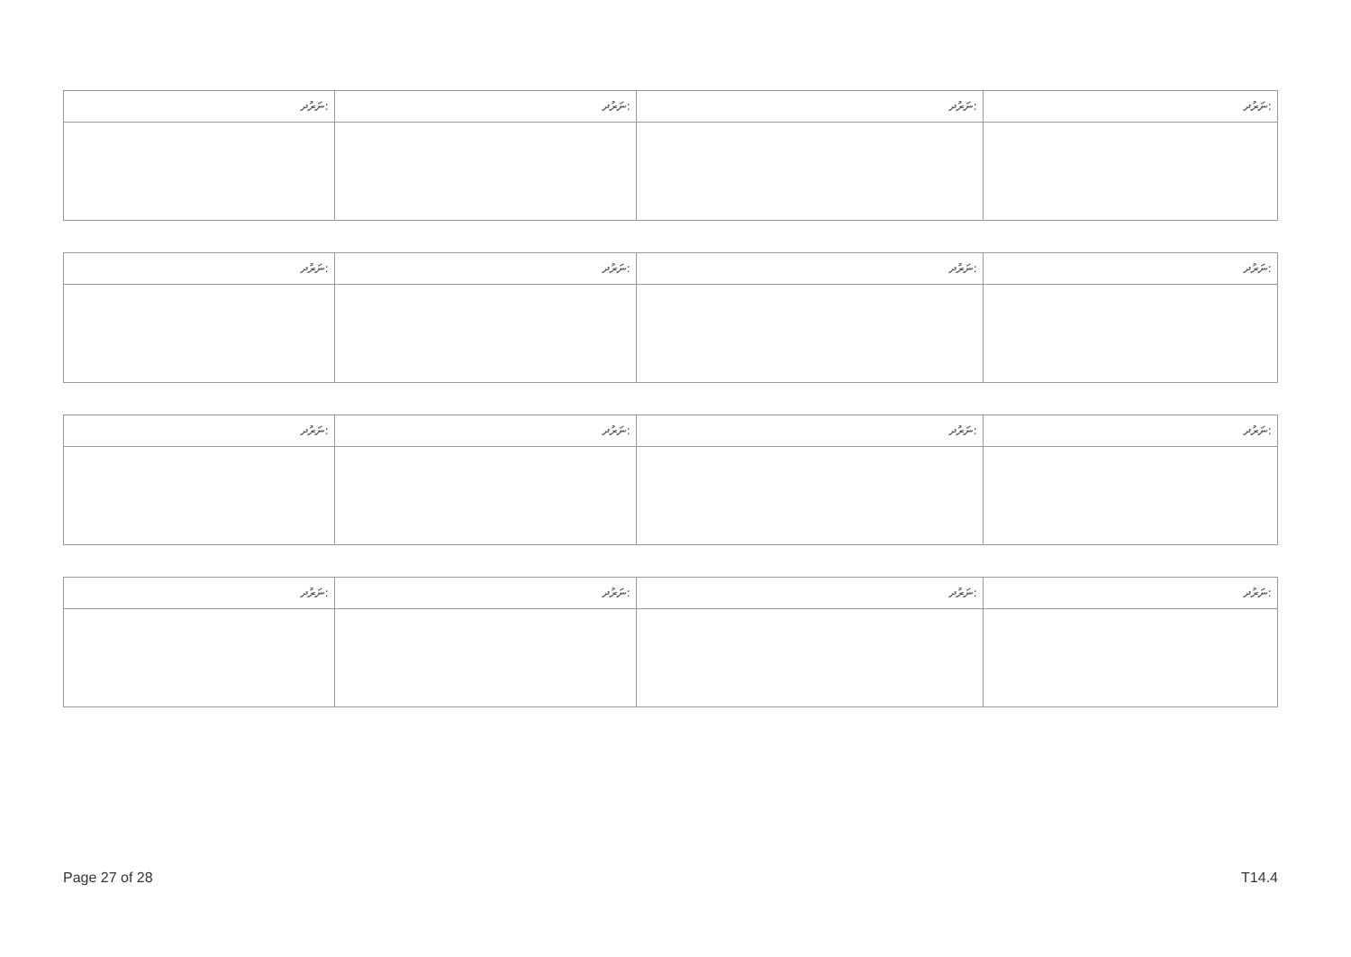| ނަރުދ: | ނަރުދ: | ނަރުދ: | ނަރުދ: |
| ނަރުދ: | ނަރުދ: | ނަރުދ: | ނަރުދ: |
| ނަރުދ: | ނަރުދ: | ނަރުދ: | ނަރުދ: |
| ނަރުދ: | ނަރުދ: | ނަރުދ: | ނަރުދ: |
Page 27 of 28 T14.4